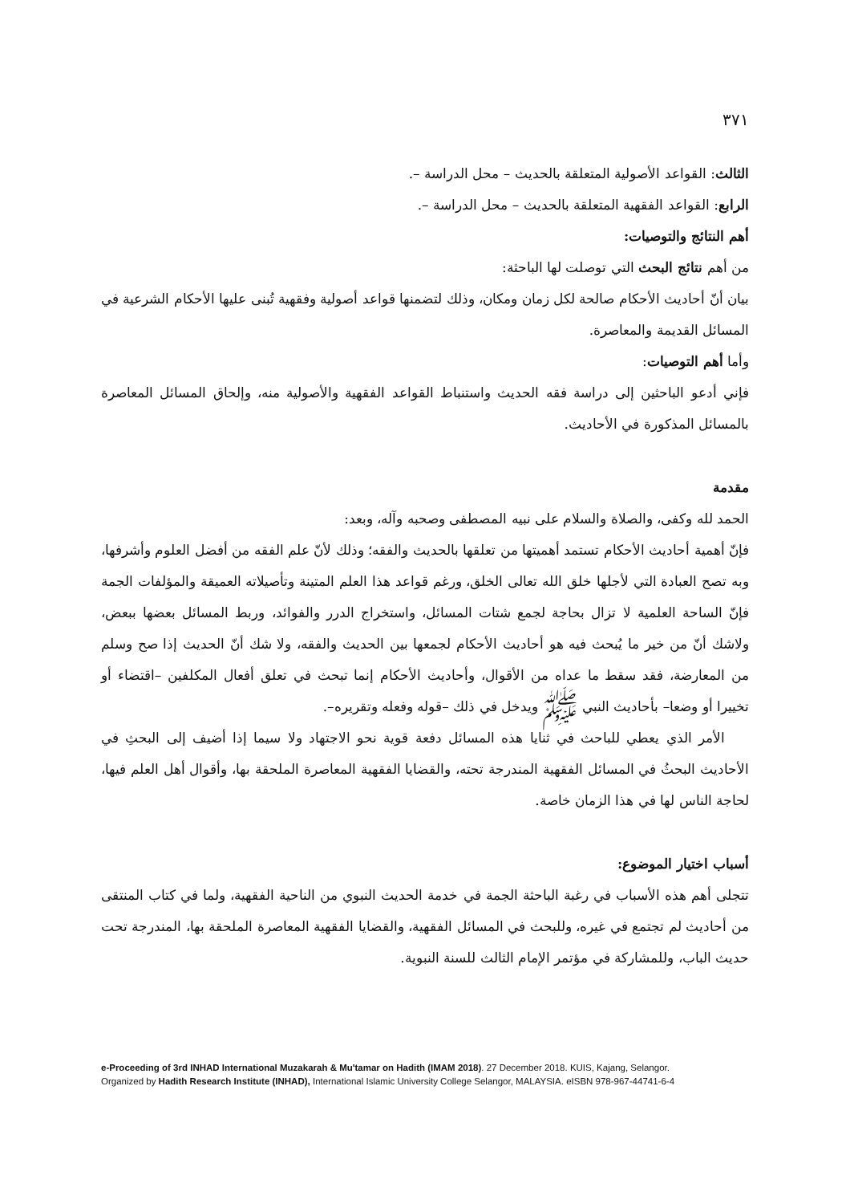٣٧١
الثالث: القواعد الأصولية المتعلقة بالحديث – محل الدراسة –.
الرابع: القواعد الفقهية المتعلقة بالحديث – محل الدراسة –.
أهم النتائج والتوصيات:
من أهم نتائج البحث التي توصلت لها الباحثة:
بيان أنّ أحاديث الأحكام صالحة لكل زمان ومكان، وذلك لتضمنها قواعد أصولية وفقهية تُبنى عليها الأحكام الشرعية في المسائل القديمة والمعاصرة.
وأما أهم التوصيات:
فإني أدعو الباحثين إلى دراسة فقه الحديث واستنباط القواعد الفقهية والأصولية منه، وإلحاق المسائل المعاصرة بالمسائل المذكورة في الأحاديث.
مقدمة
الحمد لله وكفى، والصلاة والسلام على نبيه المصطفى وصحبه وآله، وبعد:
فإنّ أهمية أحاديث الأحكام تستمد أهميتها من تعلقها بالحديث والفقه؛ وذلك لأنّ علم الفقه من أفضل العلوم وأشرفها، وبه تصح العبادة التي لأجلها خلق الله تعالى الخلق، ورغم قواعد هذا العلم المتينة وتأصيلاته العميقة والمؤلفات الجمة فإنّ الساحة العلمية لا تزال بحاجة لجمع شتات المسائل، واستخراج الدرر والفوائد، وربط المسائل بعضها ببعض، ولاشك أنّ من خير ما يُبحث فيه هو أحاديث الأحكام لجمعها بين الحديث والفقه، ولا شك أنّ الحديث إذا صح وسلم من المعارضة، فقد سقط ما عداه من الأقوال، وأحاديث الأحكام إنما تبحث في تعلق أفعال المكلفين –اقتضاء أو تخييرا أو وضعا– بأحاديث النبي ﷺ ويدخل في ذلك –قوله وفعله وتقريره–.
الأمر الذي يعطي للباحث في ثنايا هذه المسائل دفعة قوية نحو الاجتهاد ولا سيما إذا أضيف إلى البحثِ في الأحاديث البحثُ في المسائل الفقهية المندرجة تحته، والقضايا الفقهية المعاصرة الملحقة بها، وأقوال أهل العلم فيها، لحاجة الناس لها في هذا الزمان خاصة.
أسباب اختيار الموضوع:
تتجلى أهم هذه الأسباب في رغبة الباحثة الجمة في خدمة الحديث النبوي من الناحية الفقهية، ولما في كتاب المنتقى من أحاديث لم تجتمع في غيره، وللبحث في المسائل الفقهية، والقضايا الفقهية المعاصرة الملحقة بها، المندرجة تحت حديث الباب، وللمشاركة في مؤتمر الإمام الثالث للسنة النبوية.
e-Proceeding of 3rd INHAD International Muzakarah & Mu'tamar on Hadith (IMAM 2018). 27 December 2018. KUIS, Kajang, Selangor.
Organized by Hadith Research Institute (INHAD), International Islamic University College Selangor, MALAYSIA. eISBN 978-967-44741-6-4